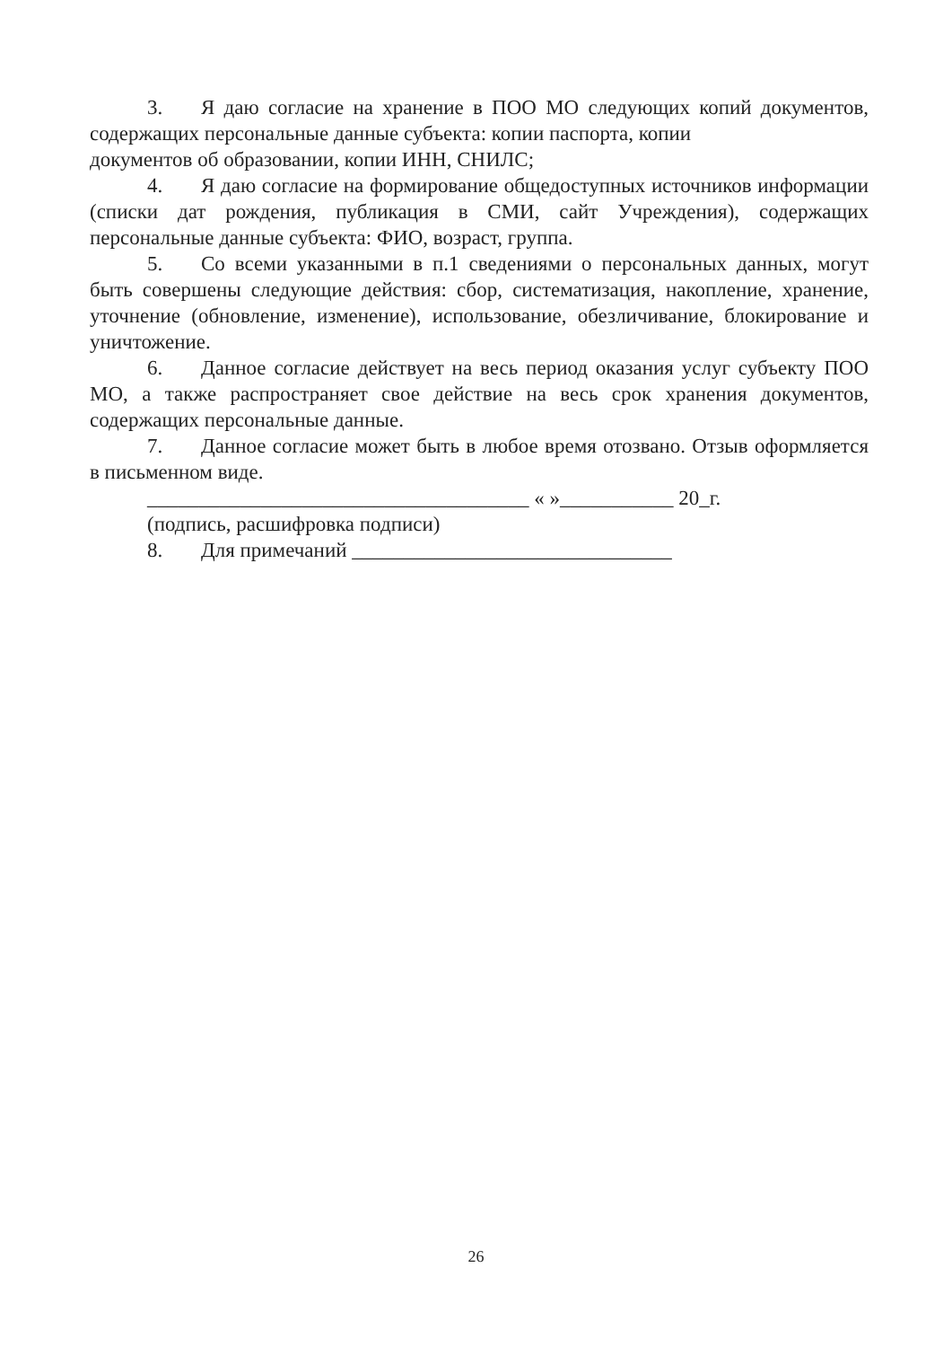3. Я даю согласие на хранение в ПОО МО следующих копий документов, содержащих персональные данные субъекта: копии паспорта, копии
документов об образовании, копии ИНН, СНИЛС;
4. Я даю согласие на формирование общедоступных источников информации (списки дат рождения, публикация в СМИ, сайт Учреждения), содержащих персональные данные субъекта: ФИО, возраст, группа.
5. Со всеми указанными в п.1 сведениями о персональных данных, могут быть совершены следующие действия: сбор, систематизация, накопление, хранение, уточнение (обновление, изменение), использование, обезличивание, блокирование и уничтожение.
6. Данное согласие действует на весь период оказания услуг субъекту ПОО МО, а также распространяет свое действие на весь срок хранения документов, содержащих персональные данные.
7. Данное согласие может быть в любое время отозвано. Отзыв оформляется в письменном виде.
_____________________________________ « »___________ 20_г.
(подпись, расшифровка подписи)
8. Для примечаний _______________________________
26